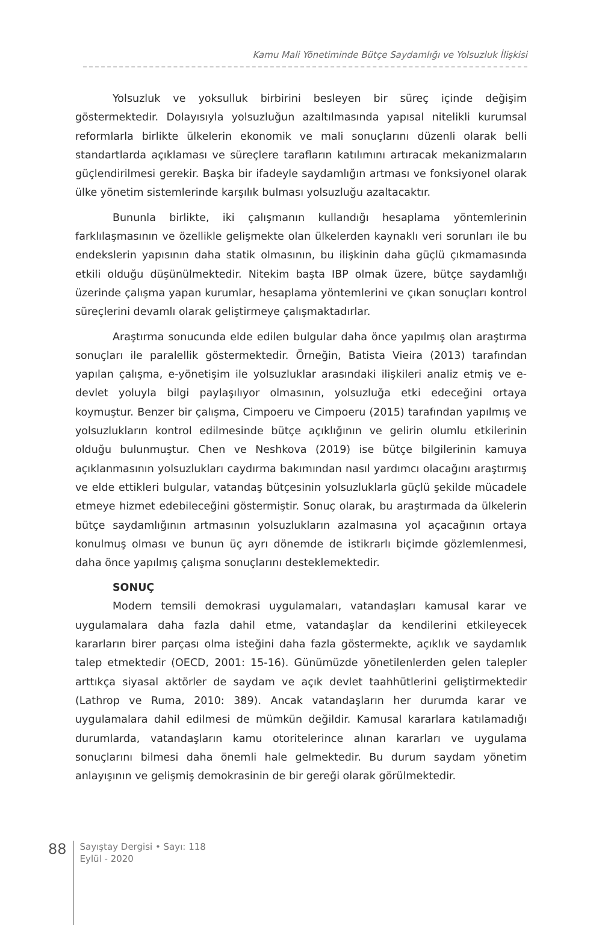Kamu Mali Yönetiminde Bütçe Saydamlığı ve Yolsuzluk İlişkisi
Yolsuzluk ve yoksulluk birbirini besleyen bir süreç içinde değişim göstermektedir. Dolayısıyla yolsuzluğun azaltılmasında yapısal nitelikli kurumsal reformlarla birlikte ülkelerin ekonomik ve mali sonuçlarını düzenli olarak belli standartlarda açıklaması ve süreçlere tarafların katılımını artıracak mekanizmaların güçlendirilmesi gerekir. Başka bir ifadeyle saydamlığın artması ve fonksiyonel olarak ülke yönetim sistemlerinde karşılık bulması yolsuzluğu azaltacaktır.
Bununla birlikte, iki çalışmanın kullandığı hesaplama yöntemlerinin farklılaşmasının ve özellikle gelişmekte olan ülkelerden kaynaklı veri sorunları ile bu endekslerin yapısının daha statik olmasının, bu ilişkinin daha güçlü çıkmamasında etkili olduğu düşünülmektedir. Nitekim başta IBP olmak üzere, bütçe saydamlığı üzerinde çalışma yapan kurumlar, hesaplama yöntemlerini ve çıkan sonuçları kontrol süreçlerini devamlı olarak geliştirmeye çalışmaktadırlar.
Araştırma sonucunda elde edilen bulgular daha önce yapılmış olan araştırma sonuçları ile paralellik göstermektedir. Örneğin, Batista Vieira (2013) tarafından yapılan çalışma, e-yönetişim ile yolsuzluklar arasındaki ilişkileri analiz etmiş ve e-devlet yoluyla bilgi paylaşılıyor olmasının, yolsuzluğa etki edeceğini ortaya koymuştur. Benzer bir çalışma, Cimpoeru ve Cimpoeru (2015) tarafından yapılmış ve yolsuzlukların kontrol edilmesinde bütçe açıklığının ve gelirin olumlu etkilerinin olduğu bulunmuştur. Chen ve Neshkova (2019) ise bütçe bilgilerinin kamuya açıklanmasının yolsuzlukları caydırma bakımından nasıl yardımcı olacağını araştırmış ve elde ettikleri bulgular, vatandaş bütçesinin yolsuzluklarla güçlü şekilde mücadele etmeye hizmet edebileceğini göstermiştir. Sonuç olarak, bu araştırmada da ülkelerin bütçe saydamlığının artmasının yolsuzlukların azalmasına yol açacağının ortaya konulmuş olması ve bunun üç ayrı dönemde de istikrarlı biçimde gözlemlenmesi, daha önce yapılmış çalışma sonuçlarını desteklemektedir.
SONUÇ
Modern temsili demokrasi uygulamaları, vatandaşları kamusal karar ve uygulamalara daha fazla dahil etme, vatandaşlar da kendilerini etkileyecek kararların birer parçası olma isteğini daha fazla göstermekte, açıklık ve saydamlık talep etmektedir (OECD, 2001: 15-16). Günümüzde yönetilenlerden gelen talepler arttıkça siyasal aktörler de saydam ve açık devlet taahhütlerini geliştirmektedir (Lathrop ve Ruma, 2010: 389). Ancak vatandaşların her durumda karar ve uygulamalara dahil edilmesi de mümkün değildir. Kamusal kararlara katılamadığı durumlarda, vatandaşların kamu otoritelerince alınan kararları ve uygulama sonuçlarını bilmesi daha önemli hale gelmektedir. Bu durum saydam yönetim anlayışının ve gelişmiş demokrasinin de bir gereği olarak görülmektedir.
88
Sayıştay Dergisi • Sayı: 118
Eylül - 2020